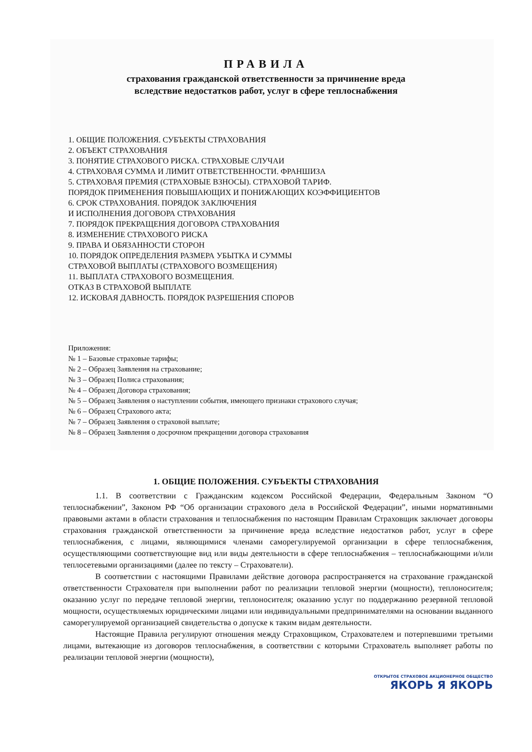ПРАВИЛА
страхования гражданской ответственности за причинение вреда
вследствие недостатков работ, услуг в сфере теплоснабжения
1. ОБЩИЕ ПОЛОЖЕНИЯ. СУБЪЕКТЫ СТРАХОВАНИЯ
2. ОБЪЕКТ СТРАХОВАНИЯ
3. ПОНЯТИЕ СТРАХОВОГО РИСКА. СТРАХОВЫЕ СЛУЧАИ
4. СТРАХОВАЯ СУММА И ЛИМИТ ОТВЕТСТВЕННОСТИ. ФРАНШИЗА
5. СТРАХОВАЯ ПРЕМИЯ (СТРАХОВЫЕ ВЗНОСЫ). СТРАХОВОЙ ТАРИФ.
ПОРЯДОК ПРИМЕНЕНИЯ ПОВЫШАЮЩИХ И ПОНИЖАЮЩИХ КОЭФФИЦИЕНТОВ
6. СРОК СТРАХОВАНИЯ. ПОРЯДОК ЗАКЛЮЧЕНИЯ
И ИСПОЛНЕНИЯ ДОГОВОРА СТРАХОВАНИЯ
7. ПОРЯДОК ПРЕКРАЩЕНИЯ ДОГОВОРА СТРАХОВАНИЯ
8. ИЗМЕНЕНИЕ СТРАХОВОГО РИСКА
9. ПРАВА И ОБЯЗАННОСТИ СТОРОН
10. ПОРЯДОК ОПРЕДЕЛЕНИЯ РАЗМЕРА УБЫТКА И СУММЫ
СТРАХОВОЙ ВЫПЛАТЫ (СТРАХОВОГО ВОЗМЕЩЕНИЯ)
11. ВЫПЛАТА СТРАХОВОГО ВОЗМЕЩЕНИЯ.
ОТКАЗ В СТРАХОВОЙ ВЫПЛАТЕ
12. ИСКОВАЯ ДАВНОСТЬ. ПОРЯДОК РАЗРЕШЕНИЯ СПОРОВ
Приложения:
№ 1 – Базовые страховые тарифы;
№ 2 – Образец Заявления на страхование;
№ 3 – Образец Полиса страхования;
№ 4 – Образец Договора страхования;
№ 5 – Образец Заявления о наступлении события, имеющего признаки страхового случая;
№ 6 – Образец Страхового акта;
№ 7 – Образец Заявления о страховой выплате;
№ 8 – Образец Заявления о досрочном прекращении договора страхования
1. ОБЩИЕ ПОЛОЖЕНИЯ. СУБЪЕКТЫ СТРАХОВАНИЯ
1.1. В соответствии с Гражданским кодексом Российской Федерации, Федеральным Законом “О теплоснабжении”, Законом РФ “Об организации страхового дела в Российской Федерации”, иными нормативными правовыми актами в области страхования и теплоснабжения по настоящим Правилам Страховщик заключает договоры страхования гражданской ответственности за причинение вреда вследствие недостатков работ, услуг в сфере теплоснабжения, с лицами, являющимися членами саморегулируемой организации в сфере теплоснабжения, осуществляющими соответствующие вид или виды деятельности в сфере теплоснабжения – теплоснабжающими и/или теплосетевыми организациями (далее по тексту – Страхователи).
В соответствии с настоящими Правилами действие договора распространяется на страхование гражданской ответственности Страхователя при выполнении работ по реализации тепловой энергии (мощности), теплоносителя; оказанию услуг по передаче тепловой энергии, теплоносителя; оказанию услуг по поддержанию резервной тепловой мощности, осуществляемых юридическими лицами или индивидуальными предпринимателями на основании выданного саморегулируемой организацией свидетельства о допуске к таким видам деятельности.
Настоящие Правила регулируют отношения между Страховщиком, Страхователем и потерпевшими третьими лицами, вытекающие из договоров теплоснабжения, в соответствии с которыми Страхователь выполняет работы по реализации тепловой энергии (мощности),
ОТКРЫТОЕ СТРАХОВОЕ АКЦИОНЕРНОЕ ОБЩЕСТВО
ЯКОРЬ Я ЯКОРЬ